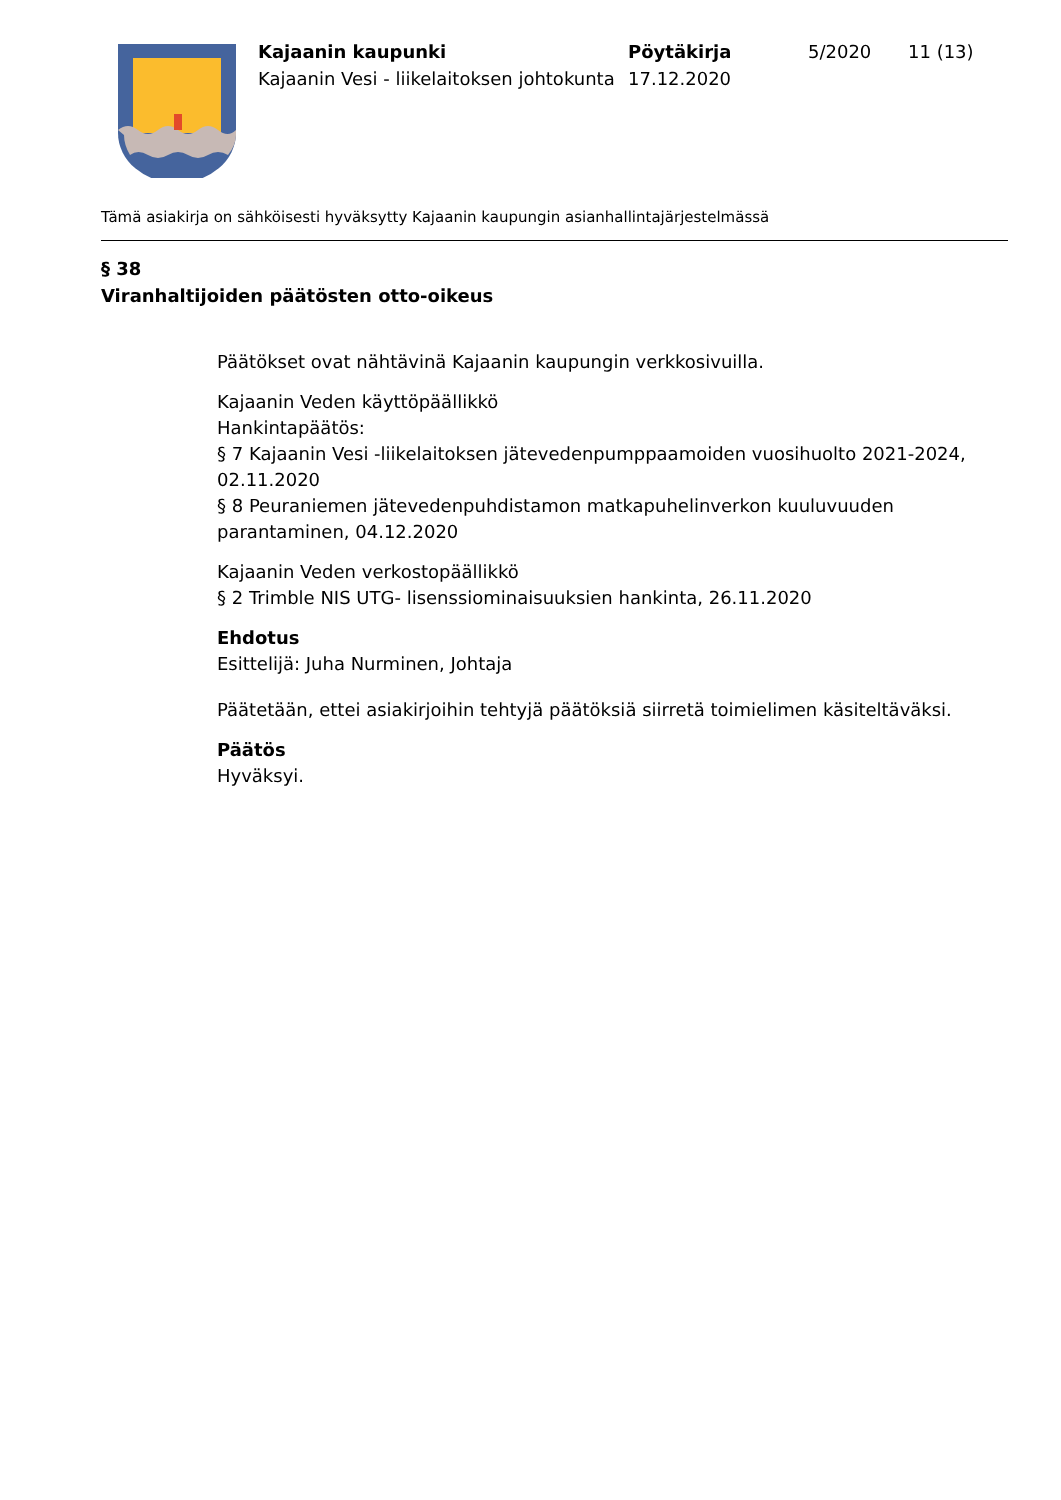Kajaanin kaupunki
Kajaanin Vesi - liikelaitoksen johtokunta
Pöytäkirja
17.12.2020
5/2020 11 (13)
Tämä asiakirja on sähköisesti hyväksytty Kajaanin kaupungin asianhallintajärjestelmässä
§ 38
Viranhaltijoiden päätösten otto-oikeus
Päätökset ovat nähtävinä Kajaanin kaupungin verkkosivuilla.
Kajaanin Veden käyttöpäällikkö
Hankintapäätös:
§ 7 Kajaanin Vesi -liikelaitoksen jätevedenpumppaamoiden vuosihuolto 2021-2024, 02.11.2020
§ 8 Peuraniemen jätevedenpuhdistamon matkapuhelinverkon kuuluvuuden parantaminen, 04.12.2020
Kajaanin Veden verkostopäällikkö
§ 2 Trimble NIS UTG- lisenssiominaisuuksien hankinta, 26.11.2020
Ehdotus
Esittelijä: Juha Nurminen, Johtaja
Päätetään, ettei asiakirjoihin tehtyjä päätöksiä siirretä toimielimen käsiteltäväksi.
Päätös
Hyväksyi.